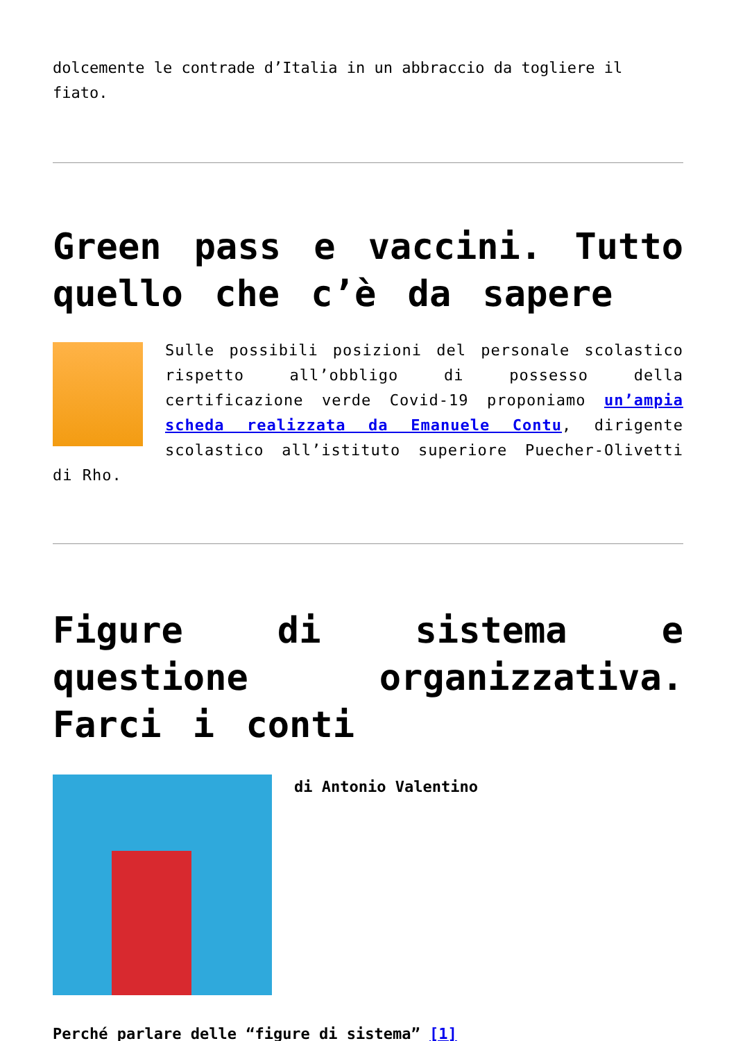dolcemente le contrade d’Italia in un abbraccio da togliere il fiato.
Green pass e vaccini. Tutto quello che c’è da sapere
Sulle possibili posizioni del personale scolastico rispetto all’obbligo di possesso della certificazione verde Covid-19 proponiamo un’ampia scheda realizzata da Emanuele Contu, dirigente scolastico all’istituto superiore Puecher-Olivetti di Rho.
Figure di sistema e questione organizzativa. Farci i conti
di Antonio Valentino
Perché parlare delle “figure di sistema” [1]